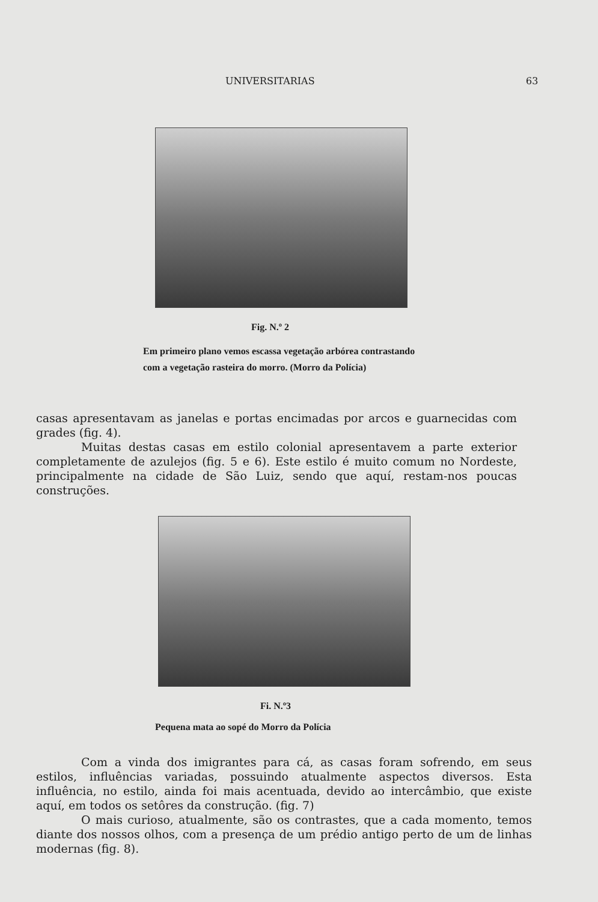UNIVERSITARIAS 63
Fig. N.º 2
Em primeiro plano vemos escassa vegetação arbórea contrastando com a vegetação rasteira do morro. (Morro da Polícia)
casas apresentavam as janelas e portas encimadas por arcos e guarnecidas com grades (fig. 4).
Muitas destas casas em estilo colonial apresentavem a parte exterior completamente de azulejos (fig. 5 e 6). Este estilo é muito comum no Nordeste, principalmente na cidade de São Luiz, sendo que aquí, restam-nos poucas construções.
Fi. N.º3
Pequena mata ao sopé do Morro da Polícia
Com a vinda dos imigrantes para cá, as casas foram sofrendo, em seus estilos, influências variadas, possuindo atualmente aspectos diversos. Esta influência, no estilo, ainda foi mais acentuada, devido ao intercâmbio, que existe aquí, em todos os setôres da construção. (fig. 7)
O mais curioso, atualmente, são os contrastes, que a cada momento, temos diante dos nossos olhos, com a presença de um prédio antigo perto de um de linhas modernas (fig. 8).